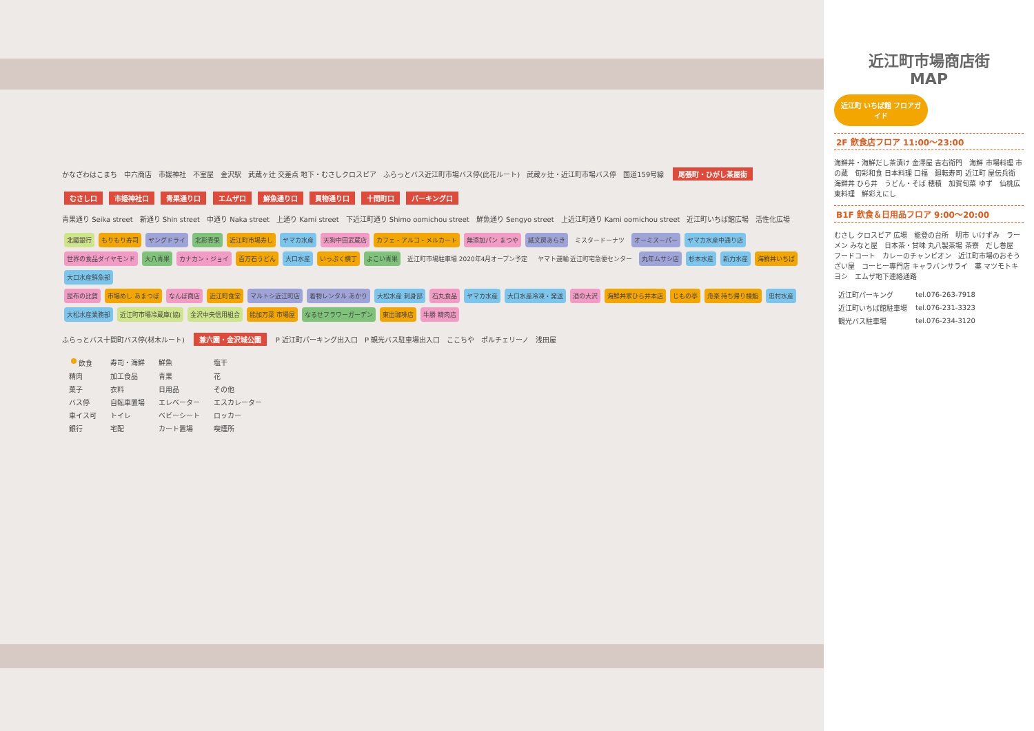かなざわはこまち　中六商店　市媛神社　不室屋　金沢駅　武蔵ヶ辻 交差点 地下・むさしクロスピア　ふらっとバス近江町市場バス停(此花ルート)　武蔵ヶ辻・近江町市場バス停　国道159号線　尾張町・ひがし茶屋街
むさし口 市姫神社口 青果通り口 エムザ口 鮮魚通り口 買物通り口 十間町口 パーキング口
青果通り Seika street　新通り Shin street　中通り Naka street　上通り Kami street　下近江町通り Shimo oomichou street　鮮魚通り Sengyo street　上近江町通り Kami oomichou street　近江町いちば館広場　活性化広場
北國銀行 もりもり寿司 ヤングドライ 北形青果 近江町市場寿し ヤマカ水産 天狗中田武蔵店 カフェ・アルコ・メルカート 無添加パン まつや 紙文房あらき ミスタードーナツ オーミスーパー ヤマカ水産中通り店 世界の食品ダイヤモンド 大八青果 カナカン・ジョイ 百万石うどん 大口水産 いっぷく横丁 よこい青果 近江町市場駐車場 2020年4月オープン予定 ヤマト運輸 近江町宅急便センター 丸年ムサシ店 杉本水産 新力水産 海鮮丼いちば 大口水産鮮魚部
昆布の比賀 市場めし あまつぼ なんぼ商店 近江町食堂 マルトシ近江町店 着物レンタル あかり 大松水産 刺身部 石丸食品 ヤマカ水産 大口水産冷凍・発送 酒の大沢 海鮮丼家ひら井本店 じもの亭 舟楽 持ち帰り棟鮨 忠村水産 大松水産業務部 近江町市場冷蔵庫(協) 金沢中央信用組合 能加万菜 市場屋 なるせフラワーガーデン 東出珈琲店 牛勝 精肉店
ふらっとバス十間町バス停(材木ルート)　兼六園・金沢城公園　P 近江町パーキング出入口　P 観光バス駐車場出入口　ここちや　ポルチェリーノ　浅田屋
| 飲食 | 寿司・海鮮 | 鮮魚 | 塩干 |
| 精肉 | 加工食品 | 青果 | 花 |
| 菓子 | 衣料 | 日用品 | その他 |
| バス停 | 自転車置場 | エレベーター | エスカレーター |
| 車イス可 | トイレ | ベビーシート | ロッカー |
| 銀行 | 宅配 | カート置場 | 喫煙所 |
近江町市場商店街
MAP
近江町 いちば館 フロアガイド
2F 飲食店フロア 11:00～23:00
海鮮丼・海鮮だし茶漬け 金澤屋 吉右衛門　海鮮 市場料理 市の蔵　旬彩和食 日本料理 口福　廻転寿司 近江町 屋伝兵衛　海鮮丼 ひら井　うどん・そば 穂積　加賀旬菜 ゆず　仙桃広東料理　鮮彩えにし
B1F 飲食＆日用品フロア 9:00～20:00
むさし クロスピア 広場　能登の台所　明市 いけずみ　ラーメン みなと屋　日本茶・甘味 丸八製茶場 茶寮　だし巻屋　フードコート　カレーのチャンピオン　近江町市場のおそうざい屋　コーヒー専門店 キャラバンサライ　薬 マツモトキヨシ　エムザ地下連絡通路
| 近江町パーキング | tel.076-263-7918 |
| 近江町いちば館駐車場 | tel.076-231-3323 |
| 観光バス駐車場 | tel.076-234-3120 |